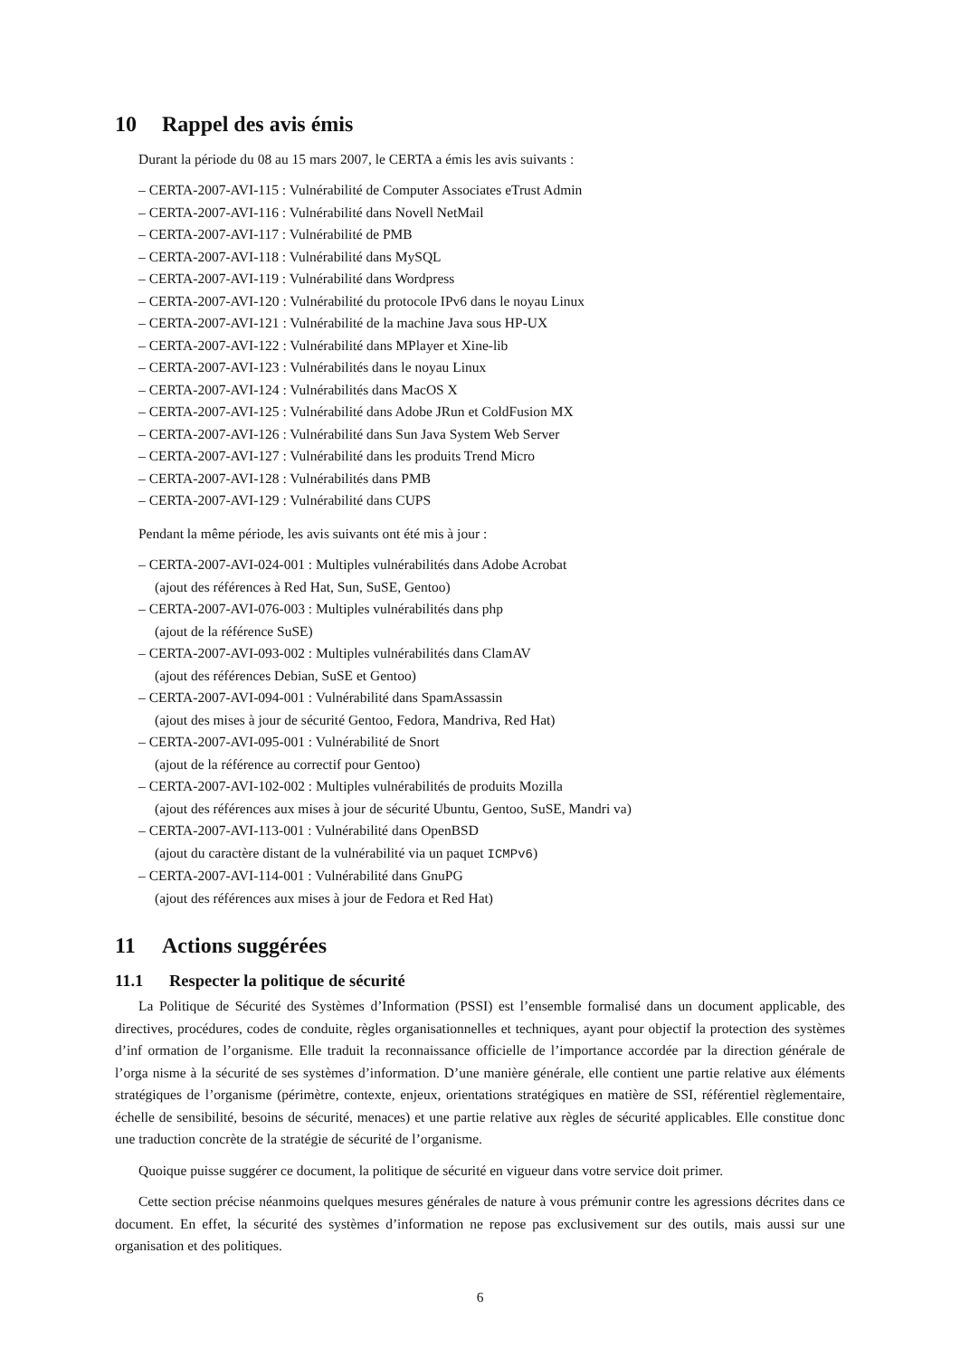10 Rappel des avis émis
Durant la période du 08 au 15 mars 2007, le CERTA a émis les avis suivants :
– CERTA-2007-AVI-115 : Vulnérabilité de Computer Associates eTrust Admin
– CERTA-2007-AVI-116 : Vulnérabilité dans Novell NetMail
– CERTA-2007-AVI-117 : Vulnérabilité de PMB
– CERTA-2007-AVI-118 : Vulnérabilité dans MySQL
– CERTA-2007-AVI-119 : Vulnérabilité dans Wordpress
– CERTA-2007-AVI-120 : Vulnérabilité du protocole IPv6 dans le noyau Linux
– CERTA-2007-AVI-121 : Vulnérabilité de la machine Java sous HP-UX
– CERTA-2007-AVI-122 : Vulnérabilité dans MPlayer et Xine-lib
– CERTA-2007-AVI-123 : Vulnérabilités dans le noyau Linux
– CERTA-2007-AVI-124 : Vulnérabilités dans MacOS X
– CERTA-2007-AVI-125 : Vulnérabilité dans Adobe JRun et ColdFusion MX
– CERTA-2007-AVI-126 : Vulnérabilité dans Sun Java System Web Server
– CERTA-2007-AVI-127 : Vulnérabilité dans les produits Trend Micro
– CERTA-2007-AVI-128 : Vulnérabilités dans PMB
– CERTA-2007-AVI-129 : Vulnérabilité dans CUPS
Pendant la même période, les avis suivants ont été mis à jour :
– CERTA-2007-AVI-024-001 : Multiples vulnérabilités dans Adobe Acrobat
(ajout des références à Red Hat, Sun, SuSE, Gentoo)
– CERTA-2007-AVI-076-003 : Multiples vulnérabilités dans php
(ajout de la référence SuSE)
– CERTA-2007-AVI-093-002 : Multiples vulnérabilités dans ClamAV
(ajout des références Debian, SuSE et Gentoo)
– CERTA-2007-AVI-094-001 : Vulnérabilité dans SpamAssassin
(ajout des mises à jour de sécurité Gentoo, Fedora, Mandriva, Red Hat)
– CERTA-2007-AVI-095-001 : Vulnérabilité de Snort
(ajout de la référence au correctif pour Gentoo)
– CERTA-2007-AVI-102-002 : Multiples vulnérabilités de produits Mozilla
(ajout des références aux mises à jour de sécurité Ubuntu, Gentoo, SuSE, Mandri va)
– CERTA-2007-AVI-113-001 : Vulnérabilité dans OpenBSD
(ajout du caractère distant de la vulnérabilité via un paquet ICMPv6)
– CERTA-2007-AVI-114-001 : Vulnérabilité dans GnuPG
(ajout des références aux mises à jour de Fedora et Red Hat)
11 Actions suggérées
11.1 Respecter la politique de sécurité
La Politique de Sécurité des Systèmes d’Information (PSSI) est l’ensemble formalisé dans un document applicable, des directives, procédures, codes de conduite, règles organisationnelles et techniques, ayant pour objectif la protection des systèmes d’inf ormation de l’organisme. Elle traduit la reconnaissance officielle de l’importance accordée par la direction générale de l’orga nisme à la sécurité de ses systèmes d’information. D’une manière générale, elle contient une partie relative aux éléments stratégiques de l’organisme (périmètre, contexte, enjeux, orientations stratégiques en matière de SSI, référentiel règlementaire, échelle de sensibilité, besoins de sécurité, menaces) et une partie relative aux règles de sécurité applicables. Elle constitue donc une traduction concrète de la stratégie de sécurité de l’organisme.
Quoique puisse suggérer ce document, la politique de sécurité en vigueur dans votre service doit primer.
Cette section précise néanmoins quelques mesures générales de nature à vous prémunir contre les agressions décrites dans ce document. En effet, la sécurité des systèmes d’information ne repose pas exclusivement sur des outils, mais aussi sur une organisation et des politiques.
6